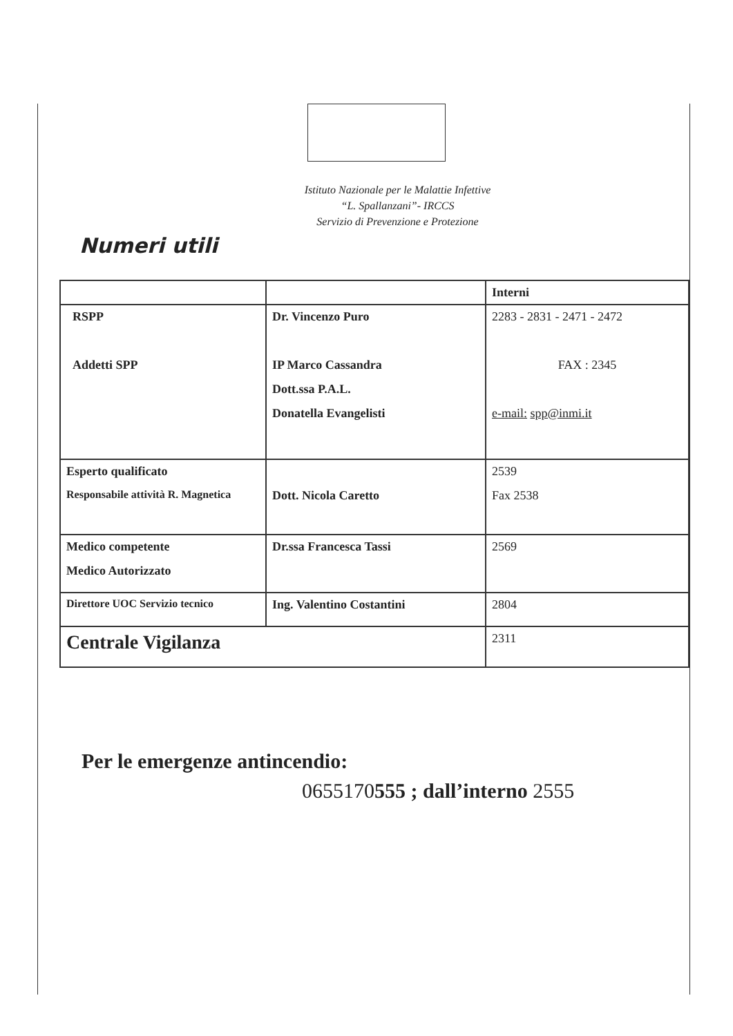Istituto Nazionale per le Malattie Infettive
“L. Spallanzani”- IRCCS
Servizio di Prevenzione e Protezione
Numeri utili
| | | Interni |
| --- | --- | --- |
| RSPP Addetti SPP | Dr. Vincenzo Puro IP Marco Cassandra Dott.ssa P.A.L. Donatella Evangelisti | 2283 - 2831 - 2471 - 2472 FAX : 2345 e-mail: spp@inmi.it |
| Esperto qualificato Responsabile attività R. Magnetica | Dott. Nicola Caretto | 2539 Fax 2538 |
| Medico competente Medico Autorizzato | Dr.ssa Francesca Tassi | 2569 |
| Direttore UOC Servizio tecnico | Ing. Valentino Costantini | 2804 |
| Centrale Vigilanza | | 2311 |
Per le emergenze antincendio:
0655170555 ; dall’interno 2555